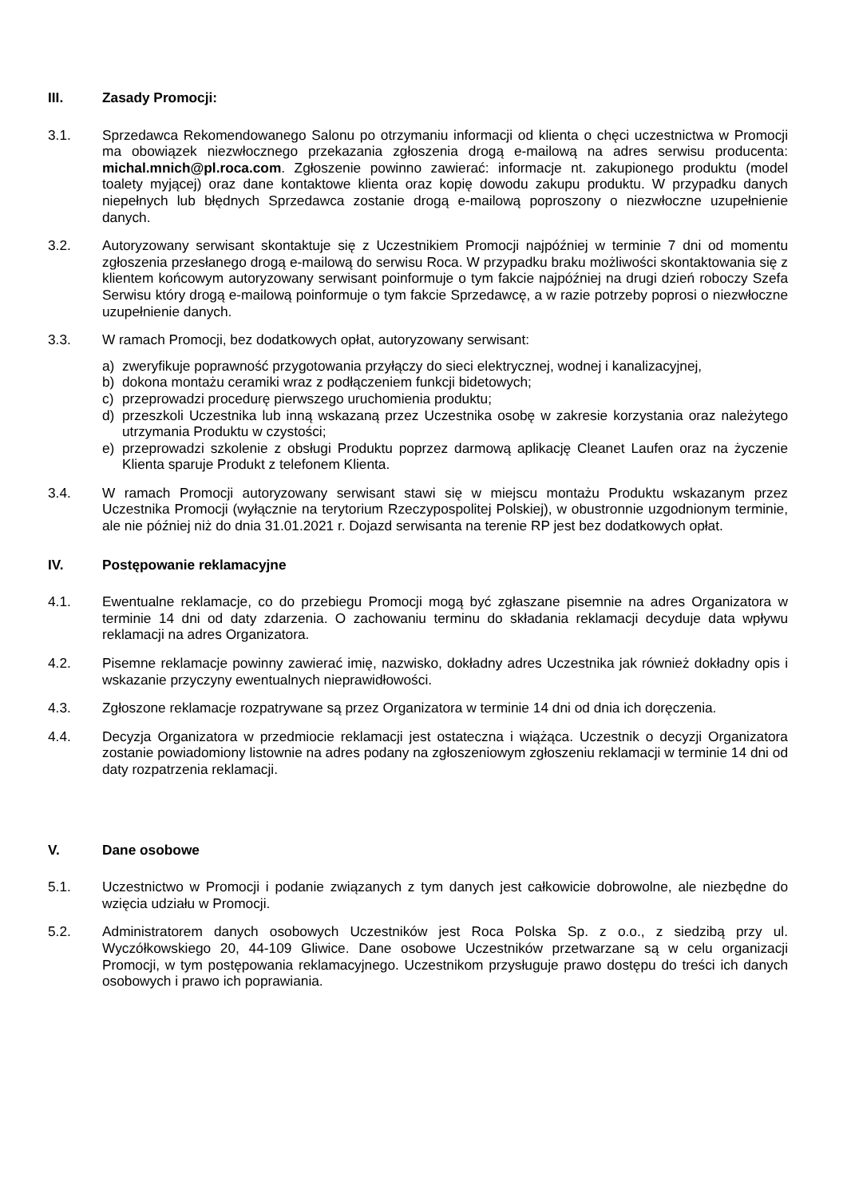III. Zasady Promocji:
3.1. Sprzedawca Rekomendowanego Salonu po otrzymaniu informacji od klienta o chęci uczestnictwa w Promocji ma obowiązek niezwłocznego przekazania zgłoszenia drogą e-mailową na adres serwisu producenta: michal.mnich@pl.roca.com. Zgłoszenie powinno zawierać: informacje nt. zakupionego produktu (model toalety myjącej) oraz dane kontaktowe klienta oraz kopię dowodu zakupu produktu. W przypadku danych niepełnych lub błędnych Sprzedawca zostanie drogą e-mailową poproszony o niezwłoczne uzupełnienie danych.
3.2. Autoryzowany serwisant skontaktuje się z Uczestnikiem Promocji najpóźniej w terminie 7 dni od momentu zgłoszenia przesłanego drogą e-mailową do serwisu Roca. W przypadku braku możliwości skontaktowania się z klientem końcowym autoryzowany serwisant poinformuje o tym fakcie najpóźniej na drugi dzień roboczy Szefa Serwisu który drogą e-mailową poinformuje o tym fakcie Sprzedawcę, a w razie potrzeby poprosi o niezwłoczne uzupełnienie danych.
3.3. W ramach Promocji, bez dodatkowych opłat, autoryzowany serwisant:
a) zweryfikuje poprawność przygotowania przyłączy do sieci elektrycznej, wodnej i kanalizacyjnej,
b) dokona montażu ceramiki wraz z podłączeniem funkcji bidetowych;
c) przeprowadzi procedurę pierwszego uruchomienia produktu;
d) przeszkoli Uczestnika lub inną wskazaną przez Uczestnika osobę w zakresie korzystania oraz należytego utrzymania Produktu w czystości;
e) przeprowadzi szkolenie z obsługi Produktu poprzez darmową aplikację Cleanet Laufen oraz na życzenie Klienta sparuje Produkt z telefonem Klienta.
3.4. W ramach Promocji autoryzowany serwisant stawi się w miejscu montażu Produktu wskazanym przez Uczestnika Promocji (wyłącznie na terytorium Rzeczypospolitej Polskiej), w obustronnie uzgodnionym terminie, ale nie później niż do dnia 31.01.2021 r. Dojazd serwisanta na terenie RP jest bez dodatkowych opłat.
IV. Postępowanie reklamacyjne
4.1. Ewentualne reklamacje, co do przebiegu Promocji mogą być zgłaszane pisemnie na adres Organizatora w terminie 14 dni od daty zdarzenia. O zachowaniu terminu do składania reklamacji decyduje data wpływu reklamacji na adres Organizatora.
4.2. Pisemne reklamacje powinny zawierać imię, nazwisko, dokładny adres Uczestnika jak również dokładny opis i wskazanie przyczyny ewentualnych nieprawidłowości.
4.3. Zgłoszone reklamacje rozpatrywane są przez Organizatora w terminie 14 dni od dnia ich doręczenia.
4.4. Decyzja Organizatora w przedmiocie reklamacji jest ostateczna i wiążąca. Uczestnik o decyzji Organizatora zostanie powiadomiony listownie na adres podany na zgłoszeniowym zgłoszeniu reklamacji w terminie 14 dni od daty rozpatrzenia reklamacji.
V. Dane osobowe
5.1. Uczestnictwo w Promocji i podanie związanych z tym danych jest całkowicie dobrowolne, ale niezbędne do wzięcia udziału w Promocji.
5.2. Administratorem danych osobowych Uczestników jest Roca Polska Sp. z o.o., z siedzibą przy ul. Wyczółkowskiego 20, 44-109 Gliwice. Dane osobowe Uczestników przetwarzane są w celu organizacji Promocji, w tym postępowania reklamacyjnego. Uczestnikom przysługuje prawo dostępu do treści ich danych osobowych i prawo ich poprawiania.